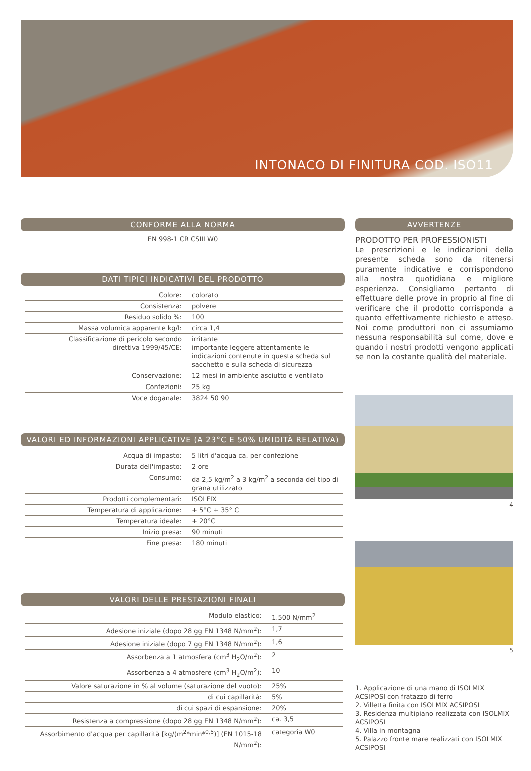INTONACO DI FINITURA COD. ISO11
CONFORME ALLA NORMA
EN 998-1 CR CSIII W0
DATI TIPICI INDICATIVI DEL PRODOTTO
| Colore: | colorato |
| Consistenza: | polvere |
| Residuo solido %: | 100 |
| Massa volumica apparente kg/l: | circa 1,4 |
| Classificazione di pericolo secondo direttiva 1999/45/CE: | irritante importante leggere attentamente le indicazioni contenute in questa scheda sul sacchetto e sulla scheda di sicurezza |
| Conservazione: | 12 mesi in ambiente asciutto e ventilato |
| Confezioni: | 25 kg |
| Voce doganale: | 3824 50 90 |
VALORI ED INFORMAZIONI APPLICATIVE (A 23°C E 50% UMIDITÀ RELATIVA)
| Acqua di impasto: | 5 litri d'acqua ca. per confezione |
| Durata dell'impasto: | 2 ore |
| Consumo: | da 2,5 kg/m<sup>2</sup> a 3 kg/m<sup>2</sup> a seconda del tipo di grana utilizzato |
| Prodotti complementari: | ISOLFIX |
| Temperatura di applicazione: | + 5°C + 35° C |
| Temperatura ideale: | + 20°C |
| Inizio presa: | 90 minuti |
| Fine presa: | 180 minuti |
VALORI DELLE PRESTAZIONI FINALI
| Modulo elastico: | 1.500 N/mm<sup>2</sup> |
| Adesione iniziale (dopo 28 gg EN 1348 N/mm<sup>2</sup>): | 1,7 |
| Adesione iniziale (dopo 7 gg EN 1348 N/mm<sup>2</sup>): | 1,6 |
| Assorbenza a 1 atmosfera (cm<sup>3</sup> H<sub>2</sub>O/m<sup>2</sup>): | 2 |
| Assorbenza a 4 atmosfere (cm<sup>3</sup> H<sub>2</sub>O/m<sup>2</sup>): | 10 |
| Valore saturazione in % al volume (saturazione del vuoto): | 25% |
| di cui capillarità: | 5% |
| di cui spazi di espansione: | 20% |
| Resistenza a compressione (dopo 28 gg EN 1348 N/mm<sup>2</sup>): | ca. 3,5 |
| Assorbimento d'acqua per capillarità [kg/(m<sup>2</sup>*min*<sup>0,5</sup>)] (EN 1015-18 N/mm<sup>2</sup>): | categoria W0 |
AVVERTENZE
PRODOTTO PER PROFESSIONISTI
Le prescrizioni e le indicazioni della presente scheda sono da ritenersi puramente indicative e corrispondono alla nostra quotidiana e migliore esperienza. Consigliamo pertanto di effettuare delle prove in proprio al fine di verificare che il prodotto corrisponda a quanto effettivamente richiesto e atteso. Noi come produttori non ci assumiamo nessuna responsabilità sul come, dove e quando i nostri prodotti vengono applicati se non la costante qualità del materiale.
4
5
1. Applicazione di una mano di ISOLMIX ACSIPOSI con fratazzo di ferro
2. Villetta finita con ISOLMIX ACSIPOSI
3. Residenza multipiano realizzata con ISOLMIX ACSIPOSI
4. Villa in montagna
5. Palazzo fronte mare realizzati con ISOLMIX ACSIPOSI